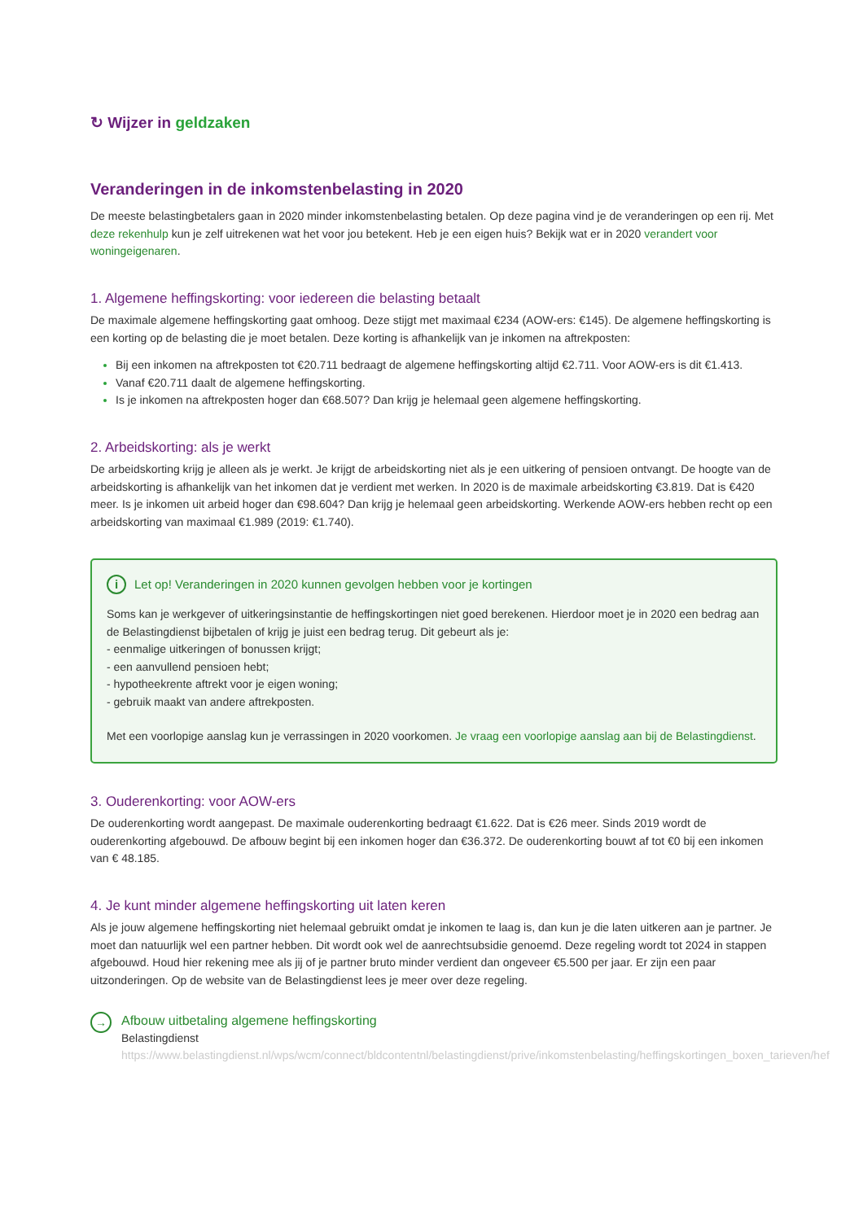↻ Wijzer in geldzaken
Veranderingen in de inkomstenbelasting in 2020
De meeste belastingbetalers gaan in 2020 minder inkomstenbelasting betalen. Op deze pagina vind je de veranderingen op een rij. Met deze rekenhulp kun je zelf uitrekenen wat het voor jou betekent. Heb je een eigen huis? Bekijk wat er in 2020 verandert voor woningeigenaren.
1. Algemene heffingskorting: voor iedereen die belasting betaalt
De maximale algemene heffingskorting gaat omhoog. Deze stijgt met maximaal €234 (AOW-ers: €145). De algemene heffingskorting is een korting op de belasting die je moet betalen. Deze korting is afhankelijk van je inkomen na aftrekposten:
Bij een inkomen na aftrekposten tot €20.711 bedraagt de algemene heffingskorting altijd €2.711. Voor AOW-ers is dit €1.413.
Vanaf €20.711 daalt de algemene heffingskorting.
Is je inkomen na aftrekposten hoger dan €68.507? Dan krijg je helemaal geen algemene heffingskorting.
2. Arbeidskorting: als je werkt
De arbeidskorting krijg je alleen als je werkt. Je krijgt de arbeidskorting niet als je een uitkering of pensioen ontvangt. De hoogte van de arbeidskorting is afhankelijk van het inkomen dat je verdient met werken. In 2020 is de maximale arbeidskorting €3.819. Dat is €420 meer. Is je inkomen uit arbeid hoger dan €98.604? Dan krijg je helemaal geen arbeidskorting. Werkende AOW-ers hebben recht op een arbeidskorting van maximaal €1.989 (2019: €1.740).
i Let op! Veranderingen in 2020 kunnen gevolgen hebben voor je kortingen
Soms kan je werkgever of uitkeringsinstantie de heffingskortingen niet goed berekenen. Hierdoor moet je in 2020 een bedrag aan de Belastingdienst bijbetalen of krijg je juist een bedrag terug. Dit gebeurt als je:
- eenmalige uitkeringen of bonussen krijgt;
- een aanvullend pensioen hebt;
- hypotheekrente aftrekt voor je eigen woning;
- gebruik maakt van andere aftrekposten.
Met een voorlopige aanslag kun je verrassingen in 2020 voorkomen. Je vraag een voorlopige aanslag aan bij de Belastingdienst.
3. Ouderenkorting: voor AOW-ers
De ouderenkorting wordt aangepast. De maximale ouderenkorting bedraagt €1.622. Dat is €26 meer. Sinds 2019 wordt de ouderenkorting afgebouwd. De afbouw begint bij een inkomen hoger dan €36.372. De ouderenkorting bouwt af tot €0 bij een inkomen van € 48.185.
4. Je kunt minder algemene heffingskorting uit laten keren
Als je jouw algemene heffingskorting niet helemaal gebruikt omdat je inkomen te laag is, dan kun je die laten uitkeren aan je partner. Je moet dan natuurlijk wel een partner hebben. Dit wordt ook wel de aanrechtsubsidie genoemd. Deze regeling wordt tot 2024 in stappen afgebouwd. Houd hier rekening mee als jij of je partner bruto minder verdient dan ongeveer €5.500 per jaar. Er zijn een paar uitzonderingen. Op de website van de Belastingdienst lees je meer over deze regeling.
→
Afbouw uitbetaling algemene heffingskorting
Belastingdienst
https://www.belastingdienst.nl/wps/wcm/connect/bldcontentnl/belastingdienst/prive/inkomstenbelasting/heffingskortingen_boxen_tarieven/hef